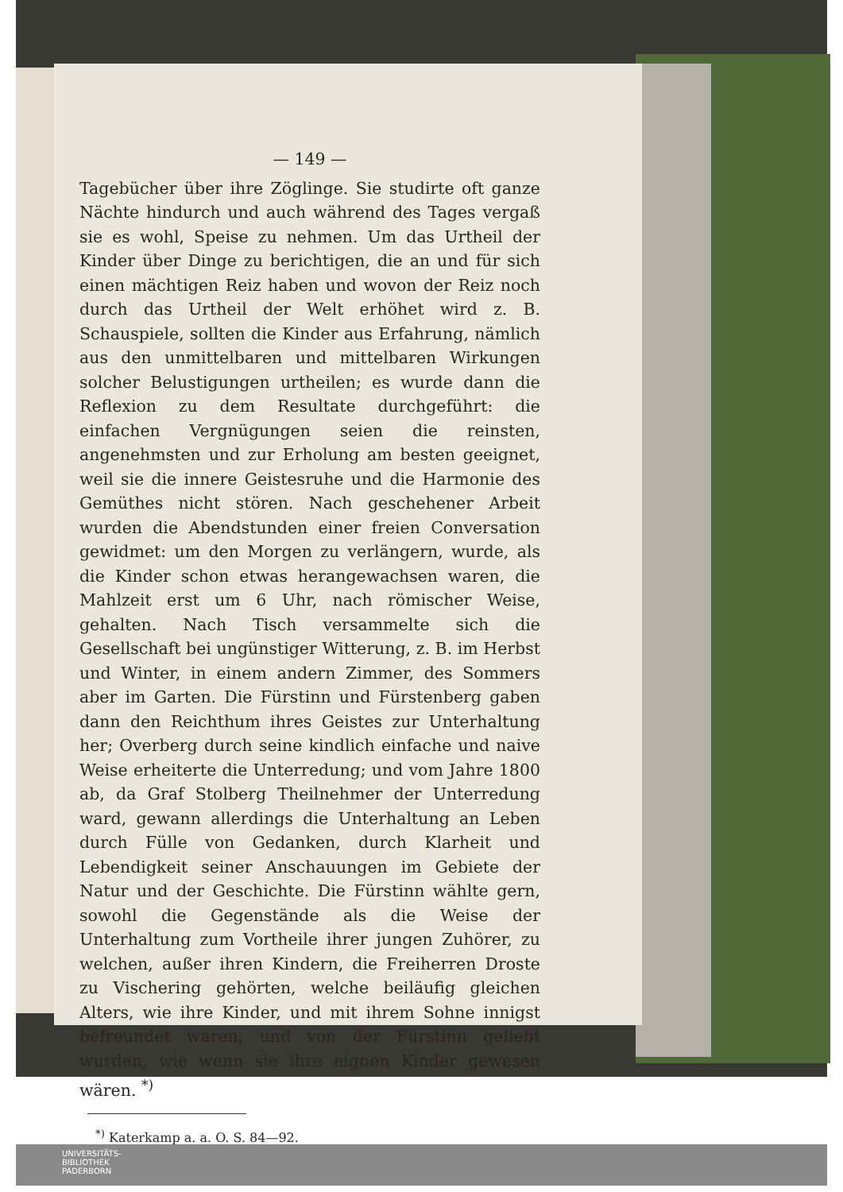— 149 —
Tagebücher über ihre Zöglinge. Sie studirte oft ganze Nächte hindurch und auch während des Tages vergaß sie es wohl, Speise zu nehmen. Um das Urtheil der Kinder über Dinge zu berichtigen, die an und für sich einen mächtigen Reiz haben und wovon der Reiz noch durch das Urtheil der Welt erhöhet wird z. B. Schauspiele, sollten die Kinder aus Erfahrung, nämlich aus den unmittelbaren und mittelbaren Wirkungen solcher Belustigungen urtheilen; es wurde dann die Reflexion zu dem Resultate durchgeführt: die einfachen Vergnügungen seien die reinsten, angenehmsten und zur Erholung am besten geeignet, weil sie die innere Geistesruhe und die Harmonie des Gemüthes nicht stören. Nach geschehener Arbeit wurden die Abendstunden einer freien Conversation gewidmet: um den Morgen zu verlängern, wurde, als die Kinder schon etwas herangewachsen waren, die Mahlzeit erst um 6 Uhr, nach römischer Weise, gehalten. Nach Tisch versammelte sich die Gesellschaft bei ungünstiger Witterung, z. B. im Herbst und Winter, in einem andern Zimmer, des Sommers aber im Garten. Die Fürstinn und Fürstenberg gaben dann den Reichthum ihres Geistes zur Unterhaltung her; Overberg durch seine kindlich einfache und naive Weise erheiterte die Unterredung; und vom Jahre 1800 ab, da Graf Stolberg Theilnehmer der Unterredung ward, gewann allerdings die Unterhaltung an Leben durch Fülle von Gedanken, durch Klarheit und Lebendigkeit seiner Anschauungen im Gebiete der Natur und der Geschichte. Die Fürstinn wählte gern, sowohl die Gegenstände als die Weise der Unterhaltung zum Vortheile ihrer jungen Zuhörer, zu welchen, außer ihren Kindern, die Freiherren Droste zu Vischering gehörten, welche beiläufig gleichen Alters, wie ihre Kinder, und mit ihrem Sohne innigst befreundet waren, und von der Fürstinn geliebt wurden, wie wenn sie ihre eignen Kinder gewesen wären. <sup>*)</sup>
<sup>*)</sup> Katerkamp a. a. O. S. 84—92.
UNIVERSITÄTS-
BIBLIOTHEK
PADERBORN